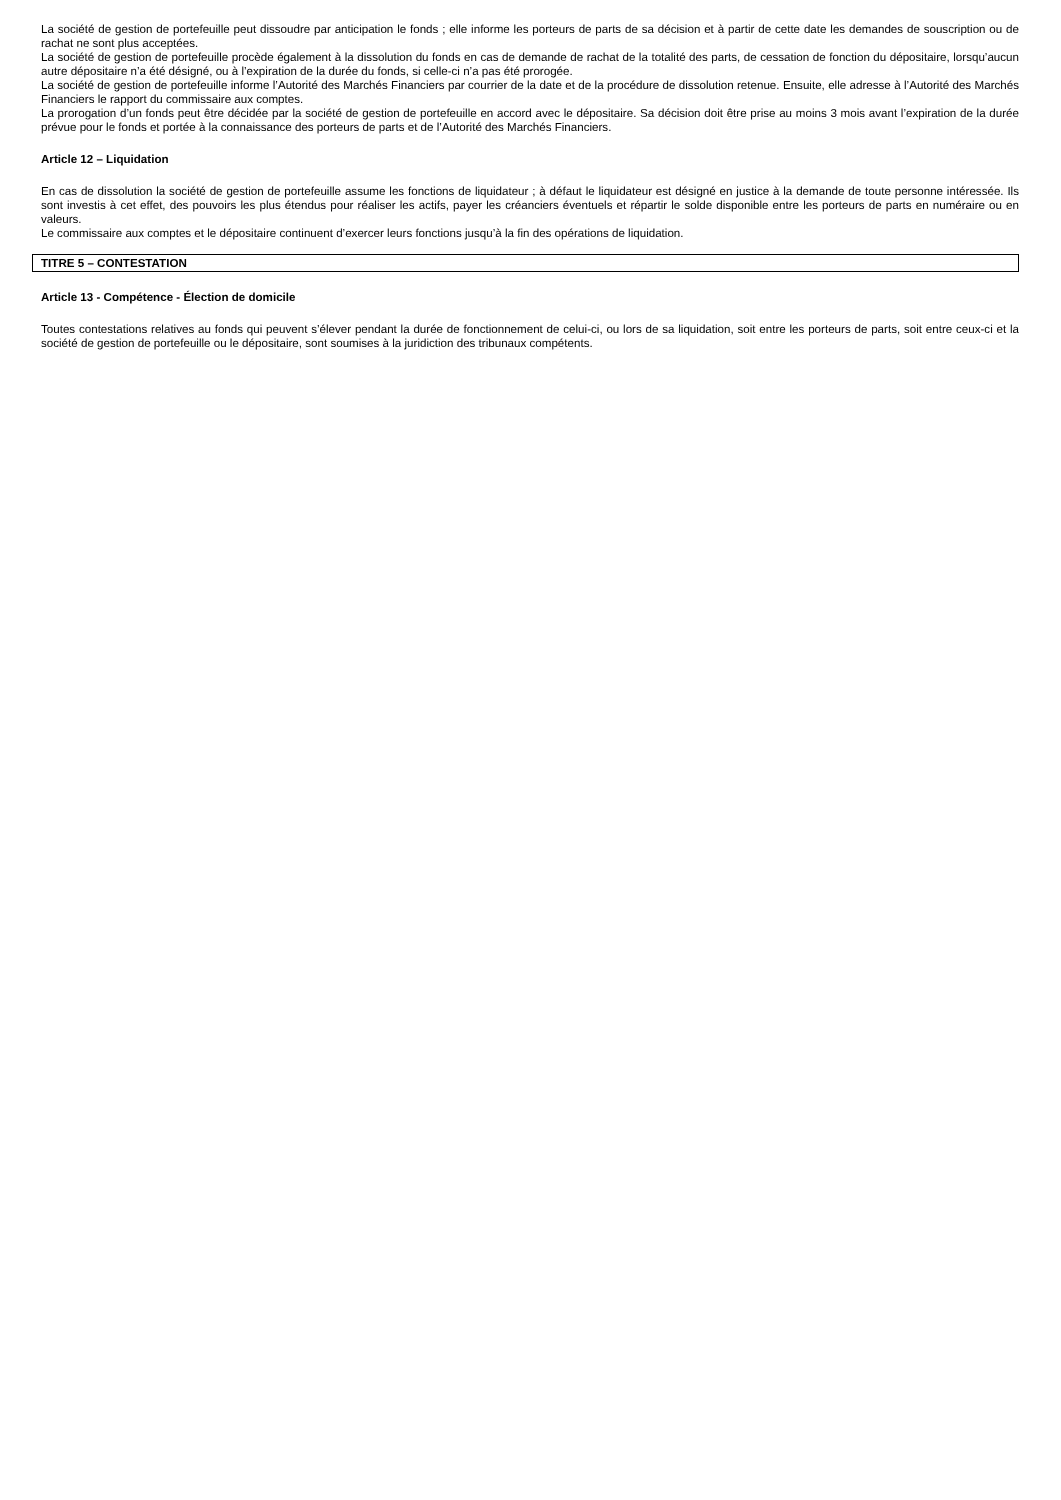La société de gestion de portefeuille peut dissoudre par anticipation le fonds ; elle informe les porteurs de parts de sa décision et à partir de cette date les demandes de souscription ou de rachat ne sont plus acceptées.
La société de gestion de portefeuille procède également à la dissolution du fonds en cas de demande de rachat de la totalité des parts, de cessation de fonction du dépositaire, lorsqu’aucun autre dépositaire n’a été désigné, ou à l’expiration de la durée du fonds, si celle-ci n’a pas été prorogée.
La société de gestion de portefeuille informe l’Autorité des Marchés Financiers par courrier de la date et de la procédure de dissolution retenue. Ensuite, elle adresse à l’Autorité des Marchés Financiers le rapport du commissaire aux comptes.
La prorogation d’un fonds peut être décidée par la société de gestion de portefeuille en accord avec le dépositaire. Sa décision doit être prise au moins 3 mois avant l’expiration de la durée prévue pour le fonds et portée à la connaissance des porteurs de parts et de l’Autorité des Marchés Financiers.
Article 12 – Liquidation
En cas de dissolution la société de gestion de portefeuille assume les fonctions de liquidateur ; à défaut le liquidateur est désigné en justice à la demande de toute personne intéressée. Ils sont investis à cet effet, des pouvoirs les plus étendus pour réaliser les actifs, payer les créanciers éventuels et répartir le solde disponible entre les porteurs de parts en numéraire ou en valeurs.
Le commissaire aux comptes et le dépositaire continuent d’exercer leurs fonctions jusqu’à la fin des opérations de liquidation.
TITRE 5 – CONTESTATION
Article 13 - Compétence - Élection de domicile
Toutes contestations relatives au fonds qui peuvent s’élever pendant la durée de fonctionnement de celui-ci, ou lors de sa liquidation, soit entre les porteurs de parts, soit entre ceux-ci et la société de gestion de portefeuille ou le dépositaire, sont soumises à la juridiction des tribunaux compétents.